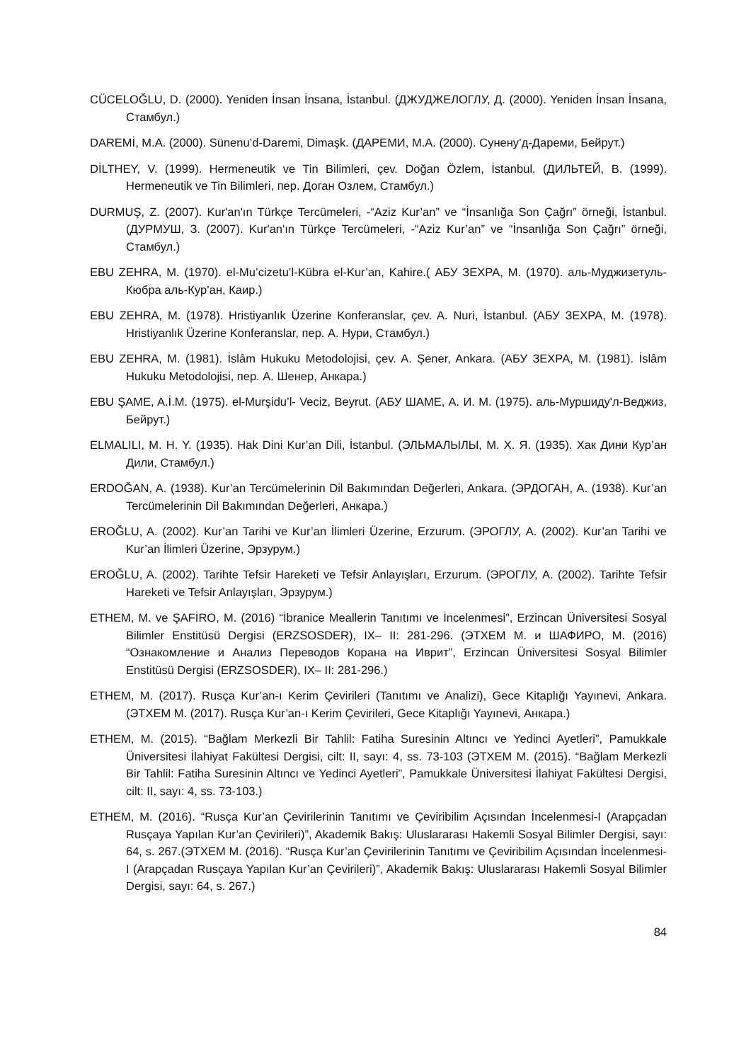CÜCELOĞLU, D. (2000). Yeniden İnsan İnsana, İstanbul. (ДЖУДЖЕЛОГЛУ, Д. (2000). Yeniden İnsan İnsana, Стамбул.)
DAREMİ, M.A. (2000). Sünenu’d-Daremi, Dimaşk. (ДАРЕМИ, М.А. (2000). Сунену’д-Дареми, Бейрут.)
DİLTHEY, V. (1999). Hermeneutik ve Tin Bilimleri, çev. Doğan Özlem, İstanbul. (ДИЛЬТЕЙ, В. (1999). Hermeneutik ve Tin Bilimleri, пер. Доган Озлем, Стамбул.)
DURMUŞ, Z. (2007). Kur'an'ın Türkçe Tercümeleri, -“Aziz Kur’an” ve “İnsanlığa Son Çağrı” örneği, İstanbul. (ДУРМУШ, З. (2007). Kur'an'ın Türkçe Tercümeleri, -“Aziz Kur’an” ve “İnsanlığa Son Çağrı” örneği, Стамбул.)
EBU ZEHRA, M. (1970). el-Mu’cizetu’l-Kübra el-Kur’an, Kahire.( АБУ ЗЕХРА, М. (1970). аль-Муджизетуль-Кюбра аль-Кур’ан, Каир.)
EBU ZEHRA, M. (1978). Hristiyanlık Üzerine Konferanslar, çev. A. Nuri, İstanbul. (АБУ ЗЕХРА, М. (1978). Hristiyanlık Üzerine Konferanslar, пер. А. Нури, Стамбул.)
EBU ZEHRA, M. (1981). İslâm Hukuku Metodolojisi, çev. A. Şener, Ankara. (АБУ ЗЕХРА, М. (1981). İslâm Hukuku Metodolojisi, пер. А. Шенер, Анкара.)
EBU ŞAME, A.İ.M. (1975). el-Murşidu’l- Veciz, Beyrut. (АБУ ШАМЕ, А. И. М. (1975). аль-Муршиду'л-Веджиз, Бейрут.)
ELMALILI, M. H. Y. (1935). Hak Dini Kur’an Dili, İstanbul. (ЭЛЬМАЛЫЛЫ, М. Х. Я. (1935). Хак Дини Кур’ан Дили, Стамбул.)
ERDOĞAN, A. (1938). Kur’an Tercümelerinin Dil Bakımından Değerleri, Ankara. (ЭРДОГАН, А. (1938). Kur’an Tercümelerinin Dil Bakımından Değerleri, Анкара.)
EROĞLU, A. (2002). Kur’an Tarihi ve Kur’an İlimleri Üzerine, Erzurum. (ЭРОГЛУ, А. (2002). Kur’an Tarihi ve Kur’an İlimleri Üzerine, Эрзурум.)
EROĞLU, A. (2002). Tarihte Tefsir Hareketi ve Tefsir Anlayışları, Erzurum. (ЭРОГЛУ, А. (2002). Tarihte Tefsir Hareketi ve Tefsir Anlayışları, Эрзурум.)
ETHEM, M. ve ŞAFİRO, M. (2016) “İbranice Meallerin Tanıtımı ve İncelenmesi”, Erzincan Üniversitesi Sosyal Bilimler Enstitüsü Dergisi (ERZSOSDER), IX– II: 281-296. (ЭТХЕМ М. и ШАФИРО, М. (2016) “Ознакомление и Анализ Переводов Корана на Иврит”, Erzincan Üniversitesi Sosyal Bilimler Enstitüsü Dergisi (ERZSOSDER), IX– II: 281-296.)
ETHEM, M. (2017). Rusça Kur’an-ı Kerim Çevirileri (Tanıtımı ve Analizi), Gece Kitaplığı Yayınevi, Ankara. (ЭТХЕМ М. (2017). Rusça Kur’an-ı Kerim Çevirileri, Gece Kitaplığı Yayınevi, Анкара.)
ETHEM, M. (2015). “Bağlam Merkezli Bir Tahlil: Fatiha Suresinin Altıncı ve Yedinci Ayetleri”, Pamukkale Üniversitesi İlahiyat Fakültesi Dergisi, cilt: II, sayı: 4, ss. 73-103 (ЭТХЕМ М. (2015). “Bağlam Merkezli Bir Tahlil: Fatiha Suresinin Altıncı ve Yedinci Ayetleri”, Pamukkale Üniversitesi İlahiyat Fakültesi Dergisi, cilt: II, sayı: 4, ss. 73-103.)
ETHEM, M. (2016). “Rusça Kur’an Çevirilerinin Tanıtımı ve Çeviribilim Açısından İncelenmesi-I (Arapçadan Rusçaya Yapılan Kur’an Çevirileri)”, Akademik Bakış: Uluslararası Hakemli Sosyal Bilimler Dergisi, sayı: 64, s. 267.(ЭТХЕМ М. (2016). “Rusça Kur’an Çevirilerinin Tanıtımı ve Çeviribilim Açısından İncelenmesi-I (Arapçadan Rusçaya Yapılan Kur’an Çevirileri)”, Akademik Bakış: Uluslararası Hakemli Sosyal Bilimler Dergisi, sayı: 64, s. 267.)
84